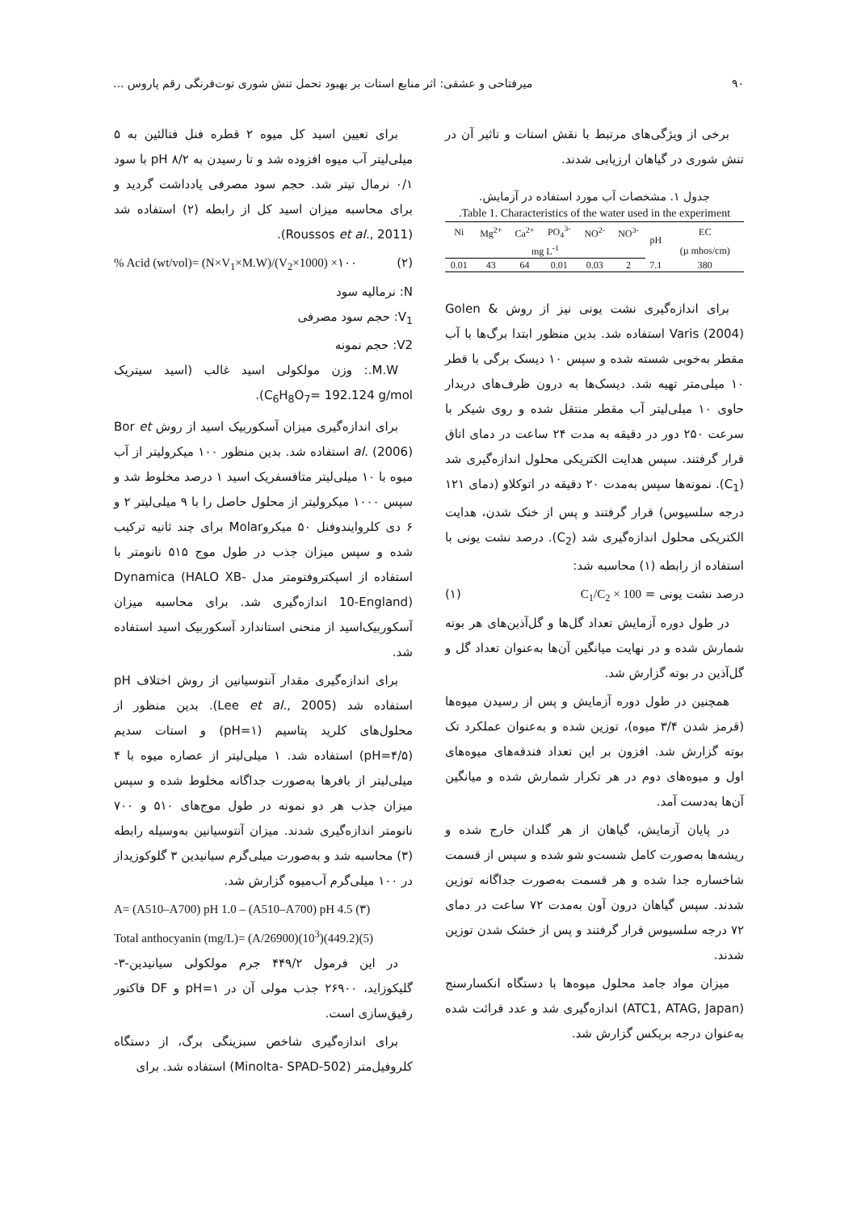۹۰ میرفتاحی و عشقی: اثر منابع استات بر بهبود تحمل تنش شوری توت‌فرنگی رقم پاروس ...
برخی از ویژگی‌های مرتبط با نقش استات و تاثیر آن در تنش شوری در گیاهان ارزیابی شدند.
جدول ۱. مشخصات آب مورد استفاده در آزمایش.
Table 1. Characteristics of the water used in the experiment.
| Ni | Mg<sup>2+</sup> | Ca<sup>2+</sup> | PO<sub>4</sub><sup>3-</sup> | NO<sup>2-</sup> | NO<sup>3-</sup> | pH | EC |
| --- | --- | --- | --- | --- | --- | --- | --- |
| mg L<sup>-1</sup> | | | | | | | (µ mhos/cm) |
| 0.01 | 43 | 64 | 0.01 | 0.03 | 2 | 7.1 | 380 |
برای اندازه‌گیری نشت یونی نیز از روش Golen & Varis (2004) استفاده شد. بدین منظور ابتدا برگ‌ها با آب مقطر به‌خوبی شسته شده و سپس ۱۰ دیسک برگی با قطر ۱۰ میلی‌متر تهیه شد. دیسک‌ها به درون ظرف‌های دربدار حاوی ۱۰ میلی‌لیتر آب مقطر منتقل شده و روی شیکر با سرعت ۲۵۰ دور در دقیقه به مدت ۲۴ ساعت در دمای اتاق قرار گرفتند. سپس هدایت الکتریکی محلول اندازه‌گیری شد (C<sub>1</sub>). نمونه‌ها سپس به‌مدت ۲۰ دقیقه در اتوکلاو (دمای ۱۲۱ درجه سلسیوس) قرار گرفتند و پس از خنک شدن، هدایت الکتریکی محلول اندازه‌گیری شد (C<sub>2</sub>). درصد نشت یونی با استفاده از رابطه (۱) محاسبه شد:
درصد نشت یونی = C<sub>1</sub>/C<sub>2</sub> × 100 (۱)
در طول دوره آزمایش تعداد گل‌ها و گل‌آذین‌های هر بوته شمارش شده و در نهایت میانگین آن‌ها به‌عنوان تعداد گل و گل‌آذین در بوته گزارش شد.
همچنین در طول دوره آزمایش و پس از رسیدن میوه‌ها (قرمز شدن ۳/۴ میوه)، توزین شده و به‌عنوان عملکرد تک بوته گزارش شد. افزون بر این تعداد فندقه‌های میوه‌های اول و میوه‌های دوم در هر تکرار شمارش شده و میانگین آن‌ها به‌دست آمد.
در پایان آزمایش، گیاهان از هر گلدان خارج شده و ریشه‌ها به‌صورت کامل شست‌و شو شده و سپس از قسمت شاخساره جدا شده و هر قسمت به‌صورت جداگانه توزین شدند. سپس گیاهان درون آون به‌مدت ۷۲ ساعت در دمای ۷۲ درجه سلسیوس قرار گرفتند و پس از خشک شدن توزین شدند.
میزان مواد جامد محلول میوه‌ها با دستگاه انکسارسنج (ATC1, ATAG, Japan) اندازه‌گیری شد و عدد قرائت شده به‌عنوان درجه بریکس گزارش شد.
برای تعیین اسید کل میوه ۲ قطره فنل فتالئین به ۵ میلی‌لیتر آب میوه افزوده شد و تا رسیدن به pH ۸/۲ با سود ۰/۱ نرمال تیتر شد. حجم سود مصرفی یادداشت گردید و برای محاسبه میزان اسید کل از رابطه (۲) استفاده شد (Roussos et al., 2011).
(۲)% Acid (wt/vol)= (N×V<sub>1</sub>×M.W)/(V<sub>2</sub>×1000) ×۱۰۰
N: نرمالیه سود
V<sub>1</sub>: حجم سود مصرفی
V2: حجم نمونه
M.W.: وزن مولکولی اسید غالب (اسید سیتریک C<sub>6</sub>H<sub>8</sub>O<sub>7</sub>= 192.124 g/mol).
برای اندازه‌گیری میزان آسکوربیک اسید از روش Bor et al. (2006) استفاده شد. بدین منظور ۱۰۰ میکرولیتر از آب میوه با ۱۰ میلی‌لیتر متافسفریک اسید ۱ درصد مخلوط شد و سپس ۱۰۰۰ میکرولیتر از محلول حاصل را با ۹ میلی‌لیتر ۲ و ۶ دی کلروایندوفنل ۵۰ میکروMolar برای چند ثانیه ترکیب شده و سپس میزان جذب در طول موج ۵۱۵ نانومتر با استفاده از اسپکتروفتومتر مدل Dynamica (HALO XB-10-England) اندازه‌گیری شد. برای محاسبه میزان آسکوربیک‌اسید از منحنی استاندارد آسکوربیک اسید استفاده شد.
برای اندازه‌گیری مقدار آنتوسیانین از روش اختلاف pH استفاده شد (Lee et al., 2005). بدین منظور از محلول‌های کلرید پتاسیم (pH=۱) و استات سدیم (pH=۴/۵) استفاده شد. ۱ میلی‌لیتر از عصاره میوه با ۴ میلی‌لیتر از بافرها به‌صورت جداگانه مخلوط شده و سپس میزان جذب هر دو نمونه در طول موج‌های ۵۱۰ و ۷۰۰ نانومتر اندازه‌گیری شدند. میزان آنتوسیانین به‌وسیله رابطه (۳) محاسبه شد و به‌صورت میلی‌گرم سیانیدین ۳ گلوکوزیداز در ۱۰۰ میلی‌گرم آب‌میوه گزارش شد.
A= (A510–A700) pH 1.0 – (A510–A700) pH 4.5 (۳)
Total anthocyanin (mg/L)= (A/26900)(10<sup>3</sup>)(449.2)(5)
در این فرمول ۴۴۹/۲ جرم مولکولی سیانیدین-۳- گلیکوزاید، ۲۶۹۰۰ جذب مولی آن در pH=۱ و DF فاکتور رقیق‌سازی است.
برای اندازه‌گیری شاخص سبزینگی برگ، از دستگاه کلروفیل‌متر (Minolta- SPAD-502) استفاده شد. برای